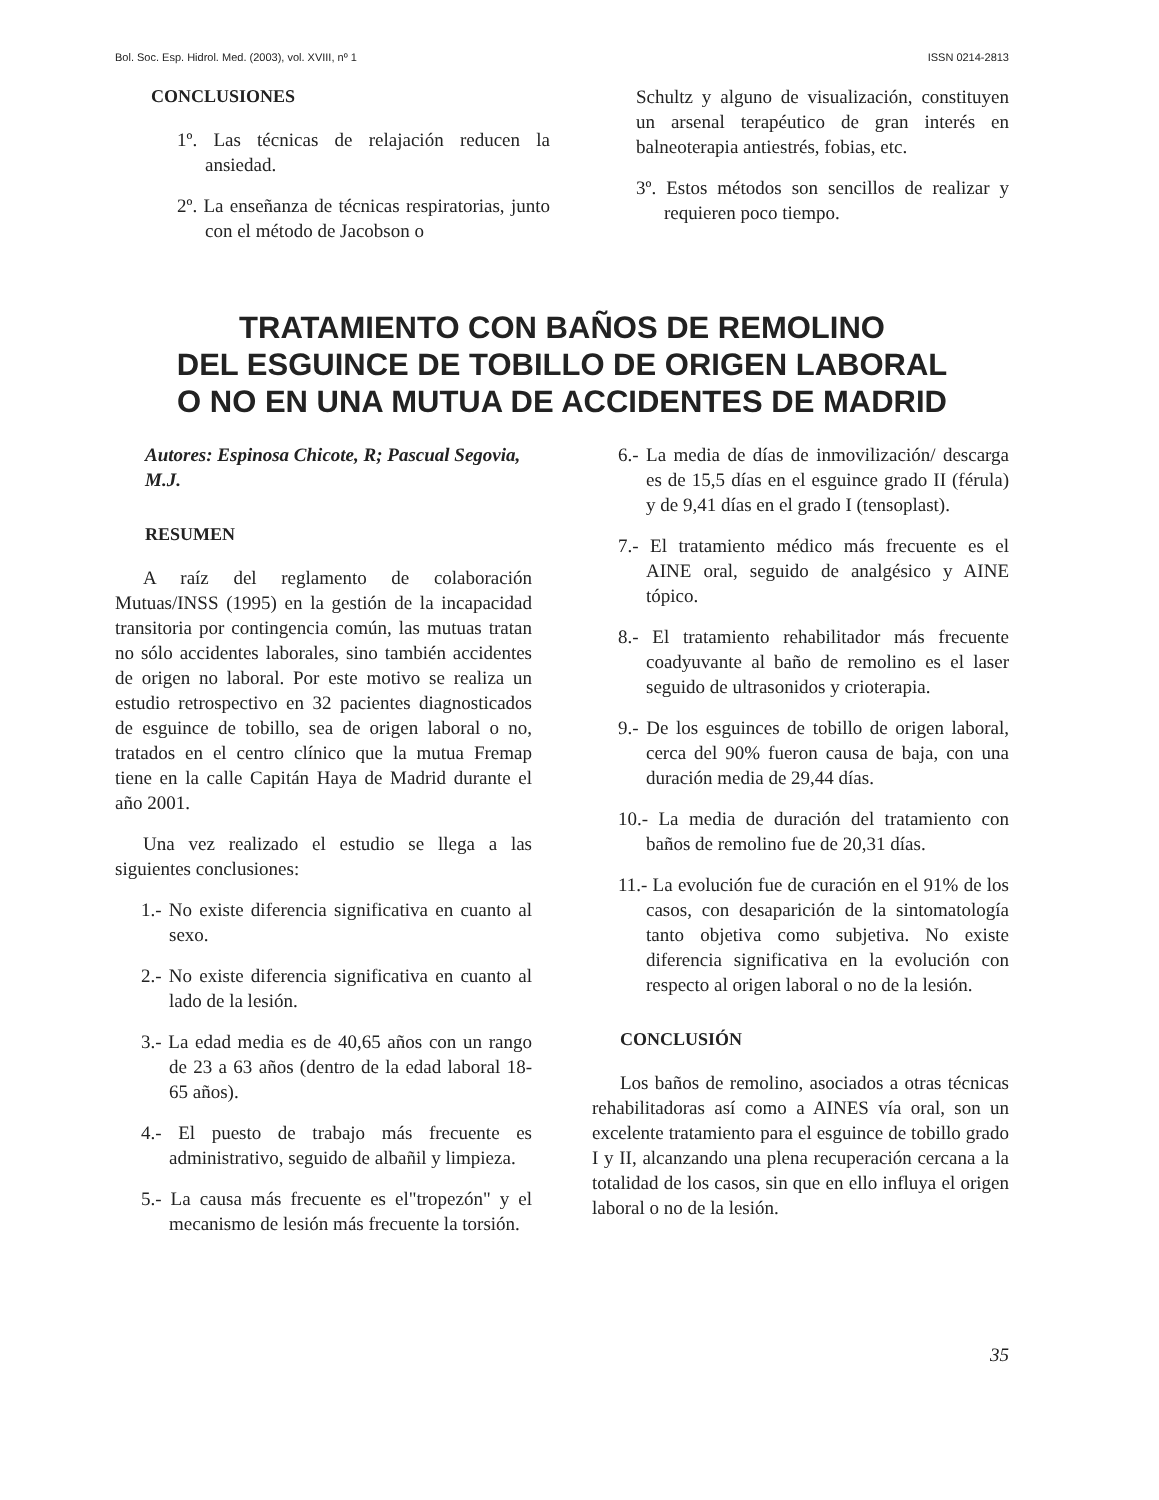Bol. Soc. Esp. Hidrol. Med. (2003), vol. XVIII, nº 1 ISSN 0214-2813
CONCLUSIONES
1º. Las técnicas de relajación reducen la ansiedad.
2º. La enseñanza de técnicas respiratorias, junto con el método de Jacobson o
Schultz y alguno de visualización, constituyen un arsenal terapéutico de gran interés en balneoterapia antiestrés, fobias, etc.
3º. Estos métodos son sencillos de realizar y requieren poco tiempo.
TRATAMIENTO CON BAÑOS DE REMOLINO
DEL ESGUINCE DE TOBILLO DE ORIGEN LABORAL
O NO EN UNA MUTUA DE ACCIDENTES DE MADRID
Autores: Espinosa Chicote, R; Pascual Segovia, M.J.
RESUMEN
A raíz del reglamento de colaboración Mutuas/INSS (1995) en la gestión de la incapacidad transitoria por contingencia común, las mutuas tratan no sólo accidentes laborales, sino también accidentes de origen no laboral. Por este motivo se realiza un estudio retrospectivo en 32 pacientes diagnosticados de esguince de tobillo, sea de origen laboral o no, tratados en el centro clínico que la mutua Fremap tiene en la calle Capitán Haya de Madrid durante el año 2001.
Una vez realizado el estudio se llega a las siguientes conclusiones:
1.- No existe diferencia significativa en cuanto al sexo.
2.- No existe diferencia significativa en cuanto al lado de la lesión.
3.- La edad media es de 40,65 años con un rango de 23 a 63 años (dentro de la edad laboral 18-65 años).
4.- El puesto de trabajo más frecuente es administrativo, seguido de albañil y limpieza.
5.- La causa más frecuente es el"tropezón" y el mecanismo de lesión más frecuente la torsión.
6.- La media de días de inmovilización/ descarga es de 15,5 días en el esguince grado II (férula) y de 9,41 días en el grado I (tensoplast).
7.- El tratamiento médico más frecuente es el AINE oral, seguido de analgésico y AINE tópico.
8.- El tratamiento rehabilitador más frecuente coadyuvante al baño de remolino es el laser seguido de ultrasonidos y crioterapia.
9.- De los esguinces de tobillo de origen laboral, cerca del 90% fueron causa de baja, con una duración media de 29,44 días.
10.- La media de duración del tratamiento con baños de remolino fue de 20,31 días.
11.- La evolución fue de curación en el 91% de los casos, con desaparición de la sintomatología tanto objetiva como subjetiva. No existe diferencia significativa en la evolución con respecto al origen laboral o no de la lesión.
CONCLUSIÓN
Los baños de remolino, asociados a otras técnicas rehabilitadoras así como a AINES vía oral, son un excelente tratamiento para el esguince de tobillo grado I y II, alcanzando una plena recuperación cercana a la totalidad de los casos, sin que en ello influya el origen laboral o no de la lesión.
35